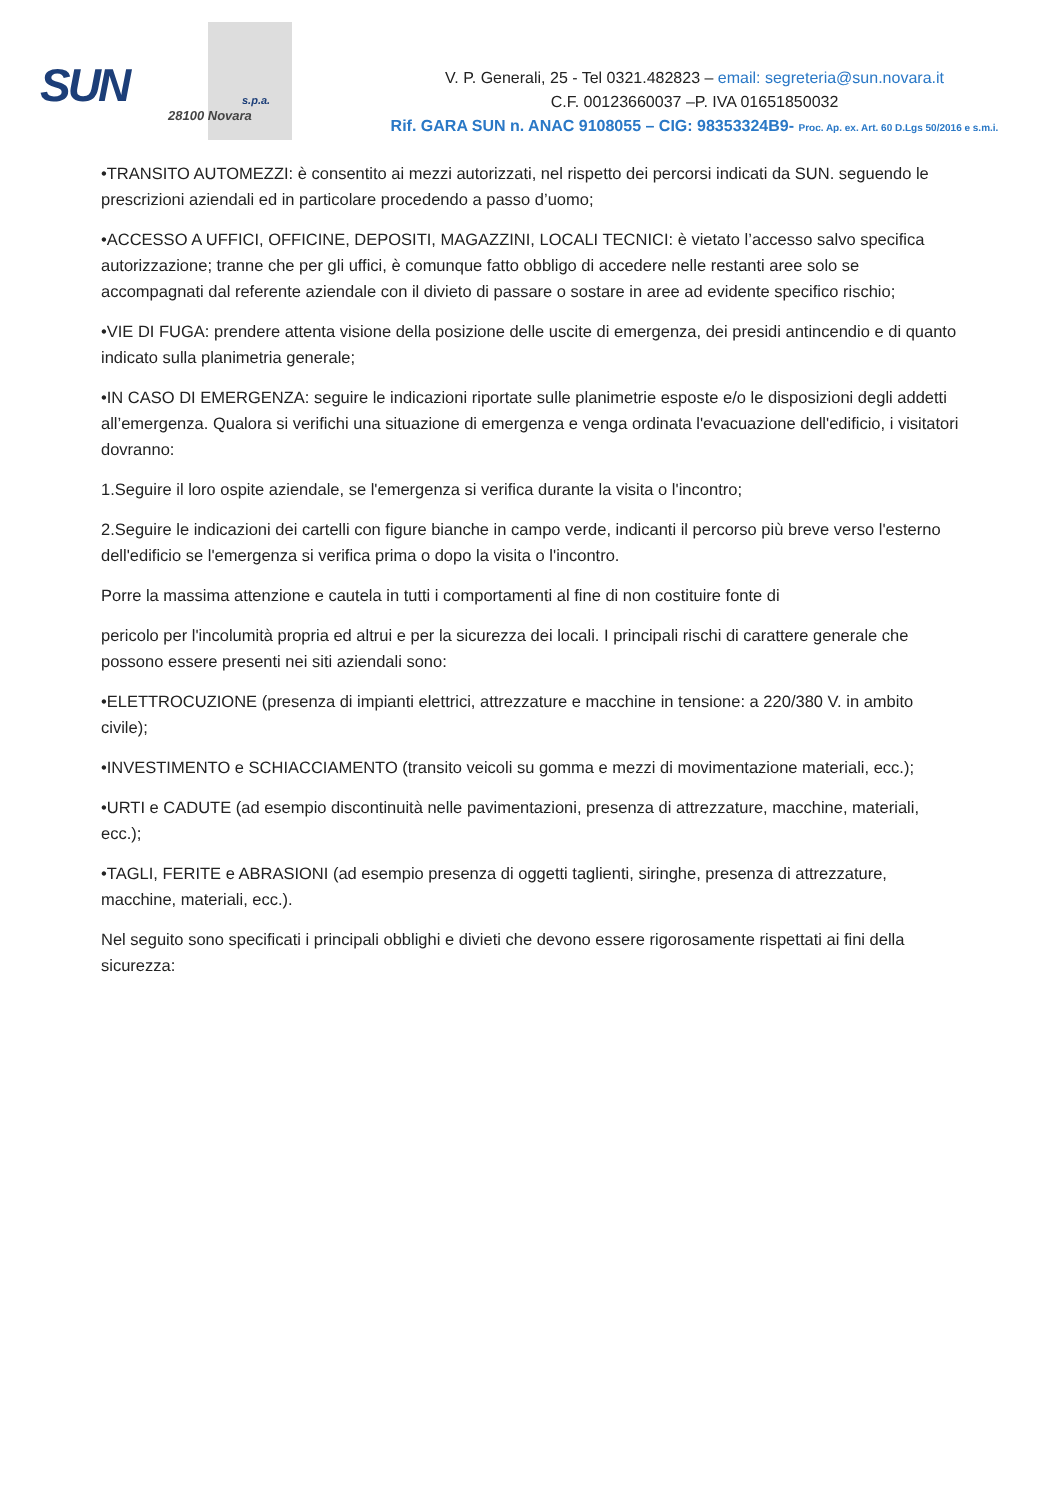SUN s.p.a.
28100 Novara
V. P. Generali, 25 - Tel 0321.482823 – email: segreteria@sun.novara.it
C.F. 00123660037 –P. IVA 01651850032
Rif. GARA SUN n. ANAC 9108055 – CIG: 98353324B9- Proc. Ap. ex. Art. 60 D.Lgs 50/2016 e s.m.i.
•TRANSITO AUTOMEZZI: è consentito ai mezzi autorizzati, nel rispetto dei percorsi indicati da SUN. seguendo le prescrizioni aziendali ed in particolare procedendo a passo d’uomo;
•ACCESSO A UFFICI, OFFICINE, DEPOSITI, MAGAZZINI, LOCALI TECNICI: è vietato l’accesso salvo specifica autorizzazione; tranne che per gli uffici, è comunque fatto obbligo di accedere nelle restanti aree solo se accompagnati dal referente aziendale con il divieto di passare o sostare in aree ad evidente specifico rischio;
•VIE DI FUGA: prendere attenta visione della posizione delle uscite di emergenza, dei presidi antincendio e di quanto indicato sulla planimetria generale;
•IN CASO DI EMERGENZA: seguire le indicazioni riportate sulle planimetrie esposte e/o le disposizioni degli addetti all’emergenza. Qualora si verifichi una situazione di emergenza e venga ordinata l'evacuazione dell'edificio, i visitatori dovranno:
1.Seguire il loro ospite aziendale, se l'emergenza si verifica durante la visita o l'incontro;
2.Seguire le indicazioni dei cartelli con figure bianche in campo verde, indicanti il percorso più breve verso l'esterno dell'edificio se l'emergenza si verifica prima o dopo la visita o l'incontro.
Porre la massima attenzione e cautela in tutti i comportamenti al fine di non costituire fonte di
pericolo per l'incolumità propria ed altrui e per la sicurezza dei locali. I principali rischi di carattere generale che possono essere presenti nei siti aziendali sono:
•ELETTROCUZIONE (presenza di impianti elettrici, attrezzature e macchine in tensione: a 220/380 V. in ambito civile);
•INVESTIMENTO e SCHIACCIAMENTO (transito veicoli su gomma e mezzi di movimentazione materiali, ecc.);
•URTI e CADUTE (ad esempio discontinuità nelle pavimentazioni, presenza di attrezzature, macchine, materiali, ecc.);
•TAGLI, FERITE e ABRASIONI (ad esempio presenza di oggetti taglienti, siringhe, presenza di attrezzature, macchine, materiali, ecc.).
Nel seguito sono specificati i principali obblighi e divieti che devono essere rigorosamente rispettati ai fini della sicurezza: